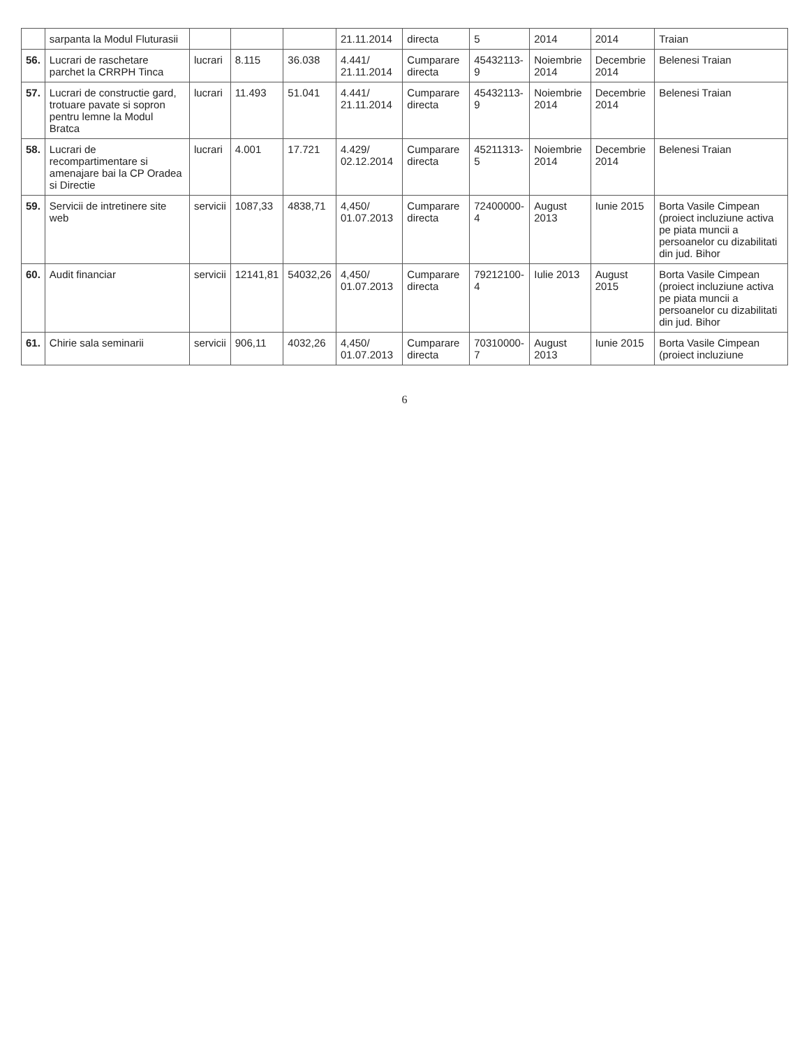| | sarpanta la Modul Fluturasii | | | | 21.11.2014 | directa | 5 | 2014 | 2014 | Traian |
| 56. | Lucrari de raschetare parchet la CRRPH Tinca | lucrari | 8.115 | 36.038 | 4.441/ 21.11.2014 | Cumparare directa | 45432113-9 | Noiembrie 2014 | Decembrie 2014 | Belenesi Traian |
| 57. | Lucrari de constructie gard, trotuare pavate si sopron pentru lemne la Modul Bratca | lucrari | 11.493 | 51.041 | 4.441/ 21.11.2014 | Cumparare directa | 45432113-9 | Noiembrie 2014 | Decembrie 2014 | Belenesi Traian |
| 58. | Lucrari de recompartimentare si amenajare bai la CP Oradea si Directie | lucrari | 4.001 | 17.721 | 4.429/ 02.12.2014 | Cumparare directa | 45211313-5 | Noiembrie 2014 | Decembrie 2014 | Belenesi Traian |
| 59. | Servicii de intretinere site web | servicii | 1087,33 | 4838,71 | 4,450/ 01.07.2013 | Cumparare directa | 72400000-4 | August 2013 | Iunie 2015 | Borta Vasile Cimpean (proiect incluziune activa pe piata muncii a persoanelor cu dizabilitati din jud. Bihor |
| 60. | Audit financiar | servicii | 12141,81 | 54032,26 | 4,450/ 01.07.2013 | Cumparare directa | 79212100-4 | Iulie 2013 | August 2015 | Borta Vasile Cimpean (proiect incluziune activa pe piata muncii a persoanelor cu dizabilitati din jud. Bihor |
| 61. | Chirie sala seminarii | servicii | 906,11 | 4032,26 | 4,450/ 01.07.2013 | Cumparare directa | 70310000-7 | August 2013 | Iunie 2015 | Borta Vasile Cimpean (proiect incluziune |
6